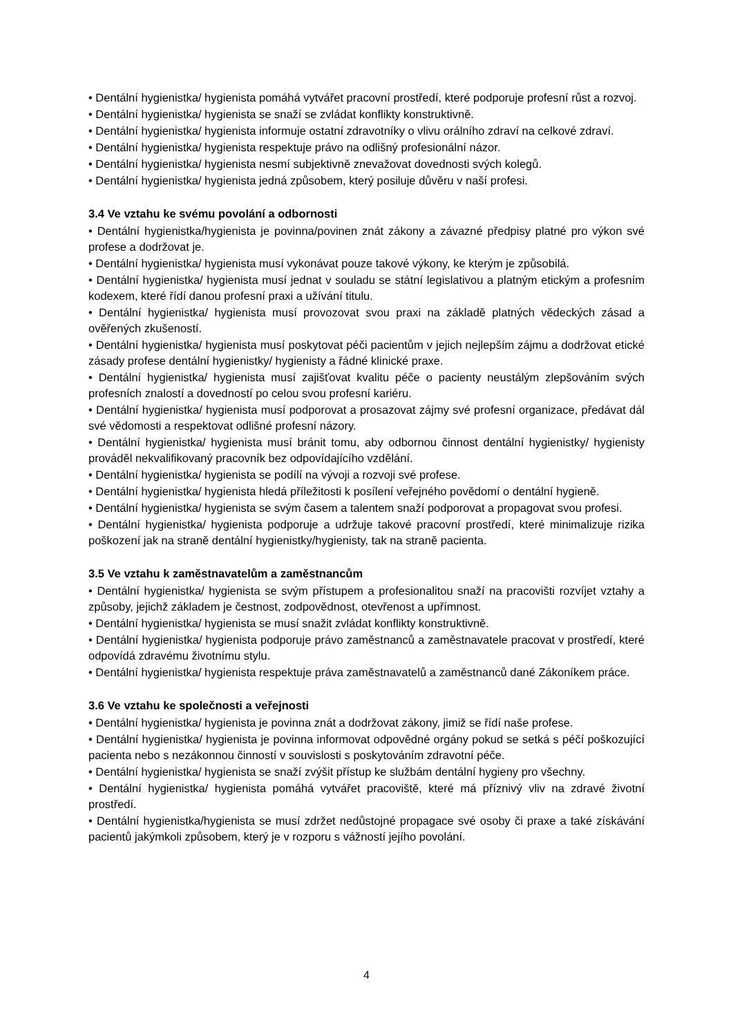• Dentální hygienistka/ hygienista pomáhá vytvářet pracovní prostředí, které podporuje profesní růst a rozvoj.
• Dentální hygienistka/ hygienista se snaží se zvládat konflikty konstruktivně.
• Dentální hygienistka/ hygienista informuje ostatní zdravotníky o vlivu orálního zdraví na celkové zdraví.
• Dentální hygienistka/ hygienista respektuje právo na odlišný profesionální názor.
• Dentální hygienistka/ hygienista nesmí subjektivně znevažovat dovednosti svých kolegů.
• Dentální hygienistka/ hygienista jedná způsobem, který posiluje důvěru v naší profesi.
3.4 Ve vztahu ke svému povolání a odbornosti
• Dentální hygienistka/hygienista je povinna/povinen znát zákony a závazné předpisy platné pro výkon své profese a dodržovat je.
• Dentální hygienistka/ hygienista musí vykonávat pouze takové výkony, ke kterým je způsobilá.
• Dentální hygienistka/ hygienista musí jednat v souladu se státní legislativou a platným etickým a profesním kodexem, které řídí danou profesní praxi a užívání titulu.
• Dentální hygienistka/ hygienista musí provozovat svou praxi na základě platných vědeckých zásad a ověřených zkušeností.
• Dentální hygienistka/ hygienista musí poskytovat péči pacientům v jejich nejlepším zájmu a dodržovat etické zásady profese dentální hygienistky/ hygienisty a řádné klinické praxe.
• Dentální hygienistka/ hygienista musí zajišťovat kvalitu péče o pacienty neustálým zlepšováním svých profesních znalostí a dovedností po celou svou profesní kariéru.
• Dentální hygienistka/ hygienista musí podporovat a prosazovat zájmy své profesní organizace, předávat dál své vědomosti a respektovat odlišné profesní názory.
• Dentální hygienistka/ hygienista musí bránit tomu, aby odbornou činnost dentální hygienistky/ hygienisty prováděl nekvalifikovaný pracovník bez odpovídajícího vzdělání.
• Dentální hygienistka/ hygienista se podílí na vývoji a rozvoji své profese.
• Dentální hygienistka/ hygienista hledá příležitosti k posílení veřejného povědomí o dentální hygieně.
• Dentální hygienistka/ hygienista se svým časem a talentem snaží podporovat a propagovat svou profesi.
• Dentální hygienistka/ hygienista podporuje a udržuje takové pracovní prostředí, které minimalizuje rizika poškození jak na straně dentální hygienistky/hygienisty, tak na straně pacienta.
3.5 Ve vztahu k zaměstnavatelům a zaměstnancům
• Dentální hygienistka/ hygienista se svým přístupem a profesionalitou snaží na pracovišti rozvíjet vztahy a způsoby, jejichž základem je čestnost, zodpovědnost, otevřenost a upřímnost.
• Dentální hygienistka/ hygienista se musí snažit zvládat konflikty konstruktivně.
• Dentální hygienistka/ hygienista podporuje právo zaměstnanců a zaměstnavatele pracovat v prostředí, které odpovídá zdravému životnímu stylu.
• Dentální hygienistka/ hygienista respektuje práva zaměstnavatelů a zaměstnanců dané Zákoníkem práce.
3.6 Ve vztahu ke společnosti a veřejnosti
• Dentální hygienistka/ hygienista je povinna znát a dodržovat zákony, jimiž se řídí naše profese.
• Dentální hygienistka/ hygienista je povinna informovat odpovědné orgány pokud se setká s péčí poškozující pacienta nebo s nezákonnou činností v souvislosti s poskytováním zdravotní péče.
• Dentální hygienistka/ hygienista se snaží zvýšit přístup ke službám dentální hygieny pro všechny.
• Dentální hygienistka/ hygienista pomáhá vytvářet pracoviště, které má příznivý vliv na zdravé životní prostředí.
• Dentální hygienistka/hygienista se musí zdržet nedůstojné propagace své osoby či praxe a také získávání pacientů jakýmkoli způsobem, který je v rozporu s vážností jejího povolání.
4